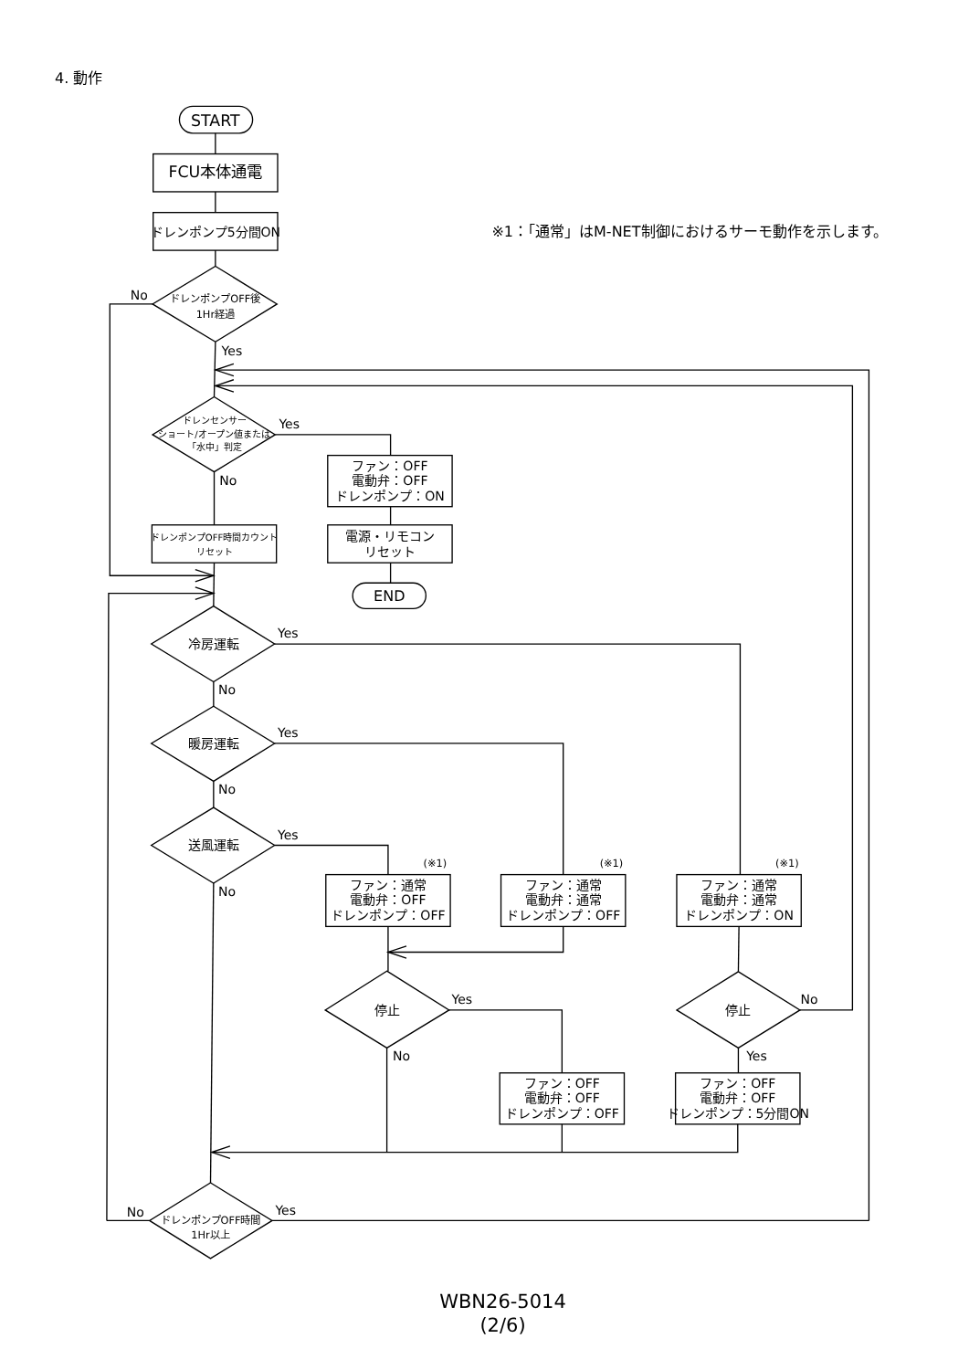4. 動作
START
FCU本体通電
ドレンポンプ5分間ON
※1：「通常」はM-NET制御におけるサーモ動作を示します。
ドレンポンプOFF後
1Hr経過
No
Yes
ドレンセンサー
ショート/オープン値または
「水中」判定
Yes
ファン：OFF
電動弁：OFF
ドレンポンプ：ON
電源・リモコン
リセット
END
No
ドレンポンプOFF時間カウント
リセット
冷房運転
Yes
No
暖房運転
Yes
No
送風運転
Yes
No
(※1)
(※1)
(※1)
ファン：通常
電動弁：OFF
ドレンポンプ：OFF
ファン：通常
電動弁：通常
ドレンポンプ：OFF
ファン：通常
電動弁：通常
ドレンポンプ：ON
停止
Yes
No
停止
No
Yes
ファン：OFF
電動弁：OFF
ドレンポンプ：OFF
ファン：OFF
電動弁：OFF
ドレンポンプ：5分間ON
No
ドレンポンプOFF時間
1Hr以上
Yes
WBN26-5014
(2/6)